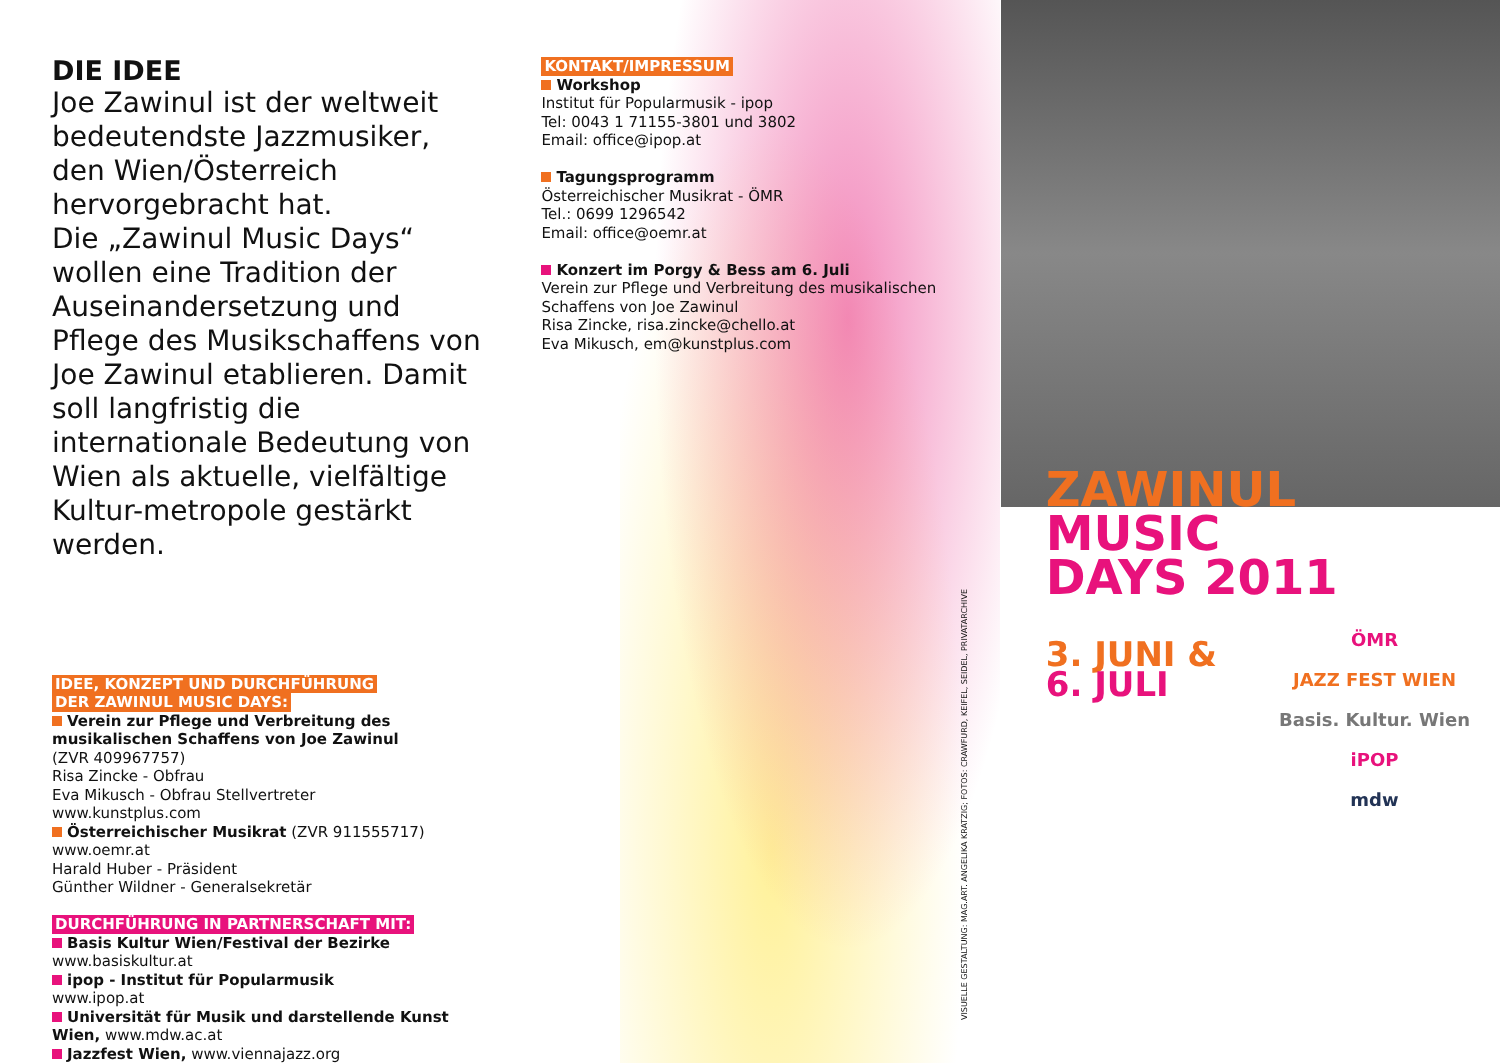DIE IDEE
Joe Zawinul ist der weltweit bedeutendste Jazzmusiker, den Wien/Österreich hervorgebracht hat.
Die „Zawinul Music Days“ wollen eine Tradition der Auseinandersetzung und Pflege des Musikschaffens von Joe Zawinul etablieren. Damit soll langfristig die internationale Bedeutung von Wien als aktuelle, vielfältige Kultur-metropole gestärkt werden.
IDEE, KONZEPT UND DURCHFÜHRUNG
DER ZAWINUL MUSIC DAYS:
Verein zur Pflege und Verbreitung des musikalischen Schaffens von Joe Zawinul
(ZVR 409967757)
Risa Zincke - Obfrau
Eva Mikusch - Obfrau Stellvertreter
www.kunstplus.com
Österreichischer Musikrat (ZVR 911555717)
www.oemr.at
Harald Huber - Präsident
Günther Wildner - Generalsekretär
DURCHFÜHRUNG IN PARTNERSCHAFT MIT:
Basis Kultur Wien/Festival der Bezirke
www.basiskultur.at
ipop - Institut für Popularmusik
www.ipop.at
Universität für Musik und darstellende Kunst Wien, www.mdw.ac.at
Jazzfest Wien, www.viennajazz.org
KONTAKT/IMPRESSUM
Workshop
Institut für Popularmusik - ipop
Tel: 0043 1 71155-3801 und 3802
Email: office@ipop.at
Tagungsprogramm
Österreichischer Musikrat - ÖMR
Tel.: 0699 1296542
Email: office@oemr.at
Konzert im Porgy & Bess am 6. Juli
Verein zur Pflege und Verbreitung des musikalischen Schaffens von Joe Zawinul
Risa Zincke, risa.zincke@chello.at
Eva Mikusch, em@kunstplus.com
ZAWINUL
MUSIC
DAYS 2011
3. JUNI &
6. JULI
ÖMR
JAZZ FEST WIEN
Basis. Kultur. Wien
iPOP
mdw
VISUELLE GESTALTUNG: MAG.ART. ANGELIKA KRATZIG; FOTOS: CRAWFURD, KEIFEL, SEIDEL, PRIVATARCHIVE